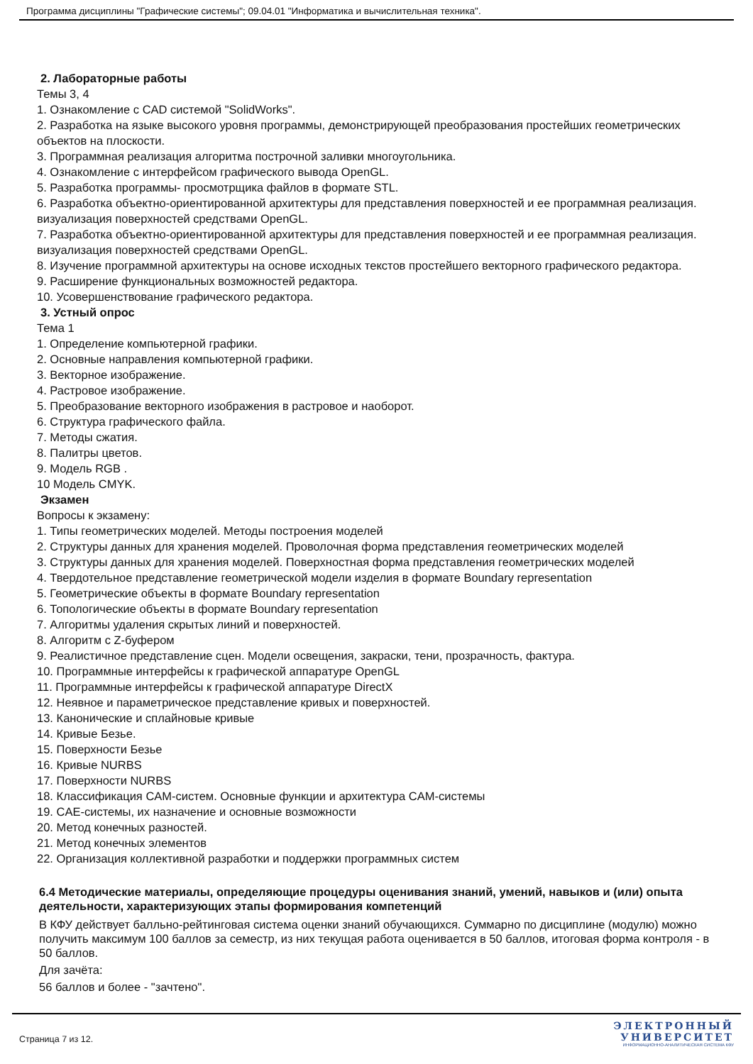Программа дисциплины "Графические системы"; 09.04.01 "Информатика и вычислительная техника".
2. Лабораторные работы
Темы 3, 4
1. Ознакомление с CAD системой "SolidWorks".
2. Разработка на языке высокого уровня программы, демонстрирующей преобразования простейших геометрических объектов на плоскости.
3. Программная реализация алгоритма построчной заливки многоугольника.
4. Ознакомление с интерфейсом графического вывода OpenGL.
5. Разработка программы- просмотрщика файлов в формате STL.
6. Разработка объектно-ориентированной архитектуры для представления поверхностей и ее программная реализация. визуализация поверхностей средствами OpenGL.
7. Разработка объектно-ориентированной архитектуры для представления поверхностей и ее программная реализация. визуализация поверхностей средствами OpenGL.
8. Изучение программной архитектуры на основе исходных текстов простейшего векторного графического редактора.
9. Расширение функциональных возможностей редактора.
10. Усовершенствование графического редактора.
3. Устный опрос
Тема 1
1. Определение компьютерной графики.
2. Основные направления компьютерной графики.
3. Векторное изображение.
4. Растровое изображение.
5. Преобразование векторного изображения в растровое и наоборот.
6. Структура графического файла.
7. Методы сжатия.
8. Палитры цветов.
9. Модель RGB .
10 Модель CMYK.
Экзамен
Вопросы к экзамену:
1. Типы геометрических моделей. Методы построения моделей
2. Структуры данных для хранения моделей. Проволочная форма представления геометрических моделей
3. Структуры данных для хранения моделей. Поверхностная форма представления геометрических моделей
4. Твердотельное представление геометрической модели изделия в формате Boundary representation
5. Геометрические объекты в формате Boundary representation
6. Топологические объекты в формате Boundary representation
7. Алгоритмы удаления скрытых линий и поверхностей.
8. Алгоритм с Z-буфером
9. Реалистичное представление сцен. Модели освещения, закраски, тени, прозрачность, фактура.
10. Программные интерфейсы к графической аппаратуре OpenGL
11. Программные интерфейсы к графической аппаратуре DirectX
12. Неявное и параметрическое представление кривых и поверхностей.
13. Канонические и сплайновые кривые
14. Кривые Безье.
15. Поверхности Безье
16. Кривые NURBS
17. Поверхности NURBS
18. Классификация CAM-систем. Основные функции и архитектура CAM-системы
19. CAE-системы, их назначение и основные возможности
20. Метод конечных разностей.
21. Метод конечных элементов
22. Организация коллективной разработки и поддержки программных систем
6.4 Методические материалы, определяющие процедуры оценивания знаний, умений, навыков и (или) опыта деятельности, характеризующих этапы формирования компетенций
В КФУ действует балльно-рейтинговая система оценки знаний обучающихся. Суммарно по дисциплине (модулю) можно получить максимум 100 баллов за семестр, из них текущая работа оценивается в 50 баллов, итоговая форма контроля - в 50 баллов.
Для зачёта:
56 баллов и более - "зачтено".
Страница 7 из 12.
ЭЛЕКТРОННЫЙ
УНИВЕРСИТЕТ
ИНФОРМАЦИОННО-АНАЛИТИЧЕСКАЯ СИСТЕМА КФУ